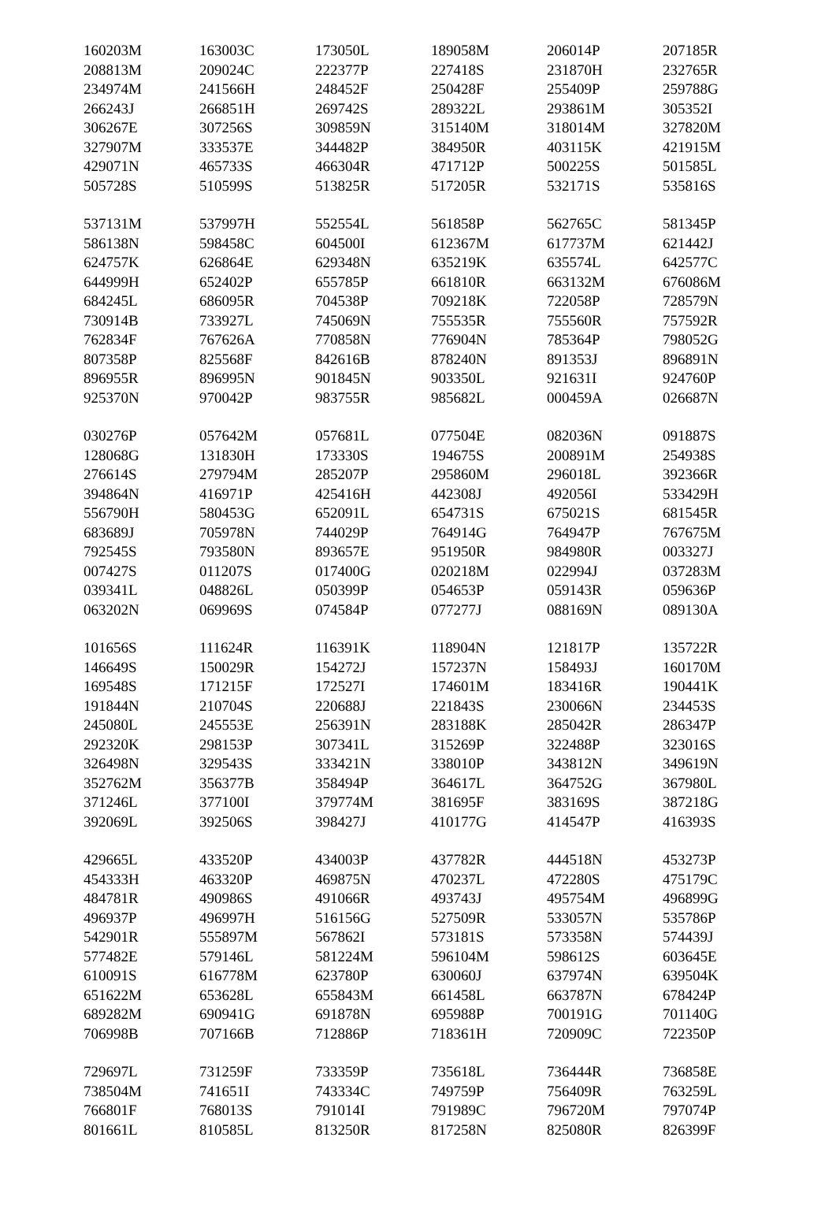| 160203M | 163003C | 173050L | 189058M | 206014P | 207185R |
| 208813M | 209024C | 222377P | 227418S | 231870H | 232765R |
| 234974M | 241566H | 248452F | 250428F | 255409P | 259788G |
| 266243J | 266851H | 269742S | 289322L | 293861M | 305352I |
| 306267E | 307256S | 309859N | 315140M | 318014M | 327820M |
| 327907M | 333537E | 344482P | 384950R | 403115K | 421915M |
| 429071N | 465733S | 466304R | 471712P | 500225S | 501585L |
| 505728S | 510599S | 513825R | 517205R | 532171S | 535816S |
| 537131M | 537997H | 552554L | 561858P | 562765C | 581345P |
| 586138N | 598458C | 604500I | 612367M | 617737M | 621442J |
| 624757K | 626864E | 629348N | 635219K | 635574L | 642577C |
| 644999H | 652402P | 655785P | 661810R | 663132M | 676086M |
| 684245L | 686095R | 704538P | 709218K | 722058P | 728579N |
| 730914B | 733927L | 745069N | 755535R | 755560R | 757592R |
| 762834F | 767626A | 770858N | 776904N | 785364P | 798052G |
| 807358P | 825568F | 842616B | 878240N | 891353J | 896891N |
| 896955R | 896995N | 901845N | 903350L | 921631I | 924760P |
| 925370N | 970042P | 983755R | 985682L | 000459A | 026687N |
| 030276P | 057642M | 057681L | 077504E | 082036N | 091887S |
| 128068G | 131830H | 173330S | 194675S | 200891M | 254938S |
| 276614S | 279794M | 285207P | 295860M | 296018L | 392366R |
| 394864N | 416971P | 425416H | 442308J | 492056I | 533429H |
| 556790H | 580453G | 652091L | 654731S | 675021S | 681545R |
| 683689J | 705978N | 744029P | 764914G | 764947P | 767675M |
| 792545S | 793580N | 893657E | 951950R | 984980R | 003327J |
| 007427S | 011207S | 017400G | 020218M | 022994J | 037283M |
| 039341L | 048826L | 050399P | 054653P | 059143R | 059636P |
| 063202N | 069969S | 074584P | 077277J | 088169N | 089130A |
| 101656S | 111624R | 116391K | 118904N | 121817P | 135722R |
| 146649S | 150029R | 154272J | 157237N | 158493J | 160170M |
| 169548S | 171215F | 172527I | 174601M | 183416R | 190441K |
| 191844N | 210704S | 220688J | 221843S | 230066N | 234453S |
| 245080L | 245553E | 256391N | 283188K | 285042R | 286347P |
| 292320K | 298153P | 307341L | 315269P | 322488P | 323016S |
| 326498N | 329543S | 333421N | 338010P | 343812N | 349619N |
| 352762M | 356377B | 358494P | 364617L | 364752G | 367980L |
| 371246L | 377100I | 379774M | 381695F | 383169S | 387218G |
| 392069L | 392506S | 398427J | 410177G | 414547P | 416393S |
| 429665L | 433520P | 434003P | 437782R | 444518N | 453273P |
| 454333H | 463320P | 469875N | 470237L | 472280S | 475179C |
| 484781R | 490986S | 491066R | 493743J | 495754M | 496899G |
| 496937P | 496997H | 516156G | 527509R | 533057N | 535786P |
| 542901R | 555897M | 567862I | 573181S | 573358N | 574439J |
| 577482E | 579146L | 581224M | 596104M | 598612S | 603645E |
| 610091S | 616778M | 623780P | 630060J | 637974N | 639504K |
| 651622M | 653628L | 655843M | 661458L | 663787N | 678424P |
| 689282M | 690941G | 691878N | 695988P | 700191G | 701140G |
| 706998B | 707166B | 712886P | 718361H | 720909C | 722350P |
| 729697L | 731259F | 733359P | 735618L | 736444R | 736858E |
| 738504M | 741651I | 743334C | 749759P | 756409R | 763259L |
| 766801F | 768013S | 791014I | 791989C | 796720M | 797074P |
| 801661L | 810585L | 813250R | 817258N | 825080R | 826399F |